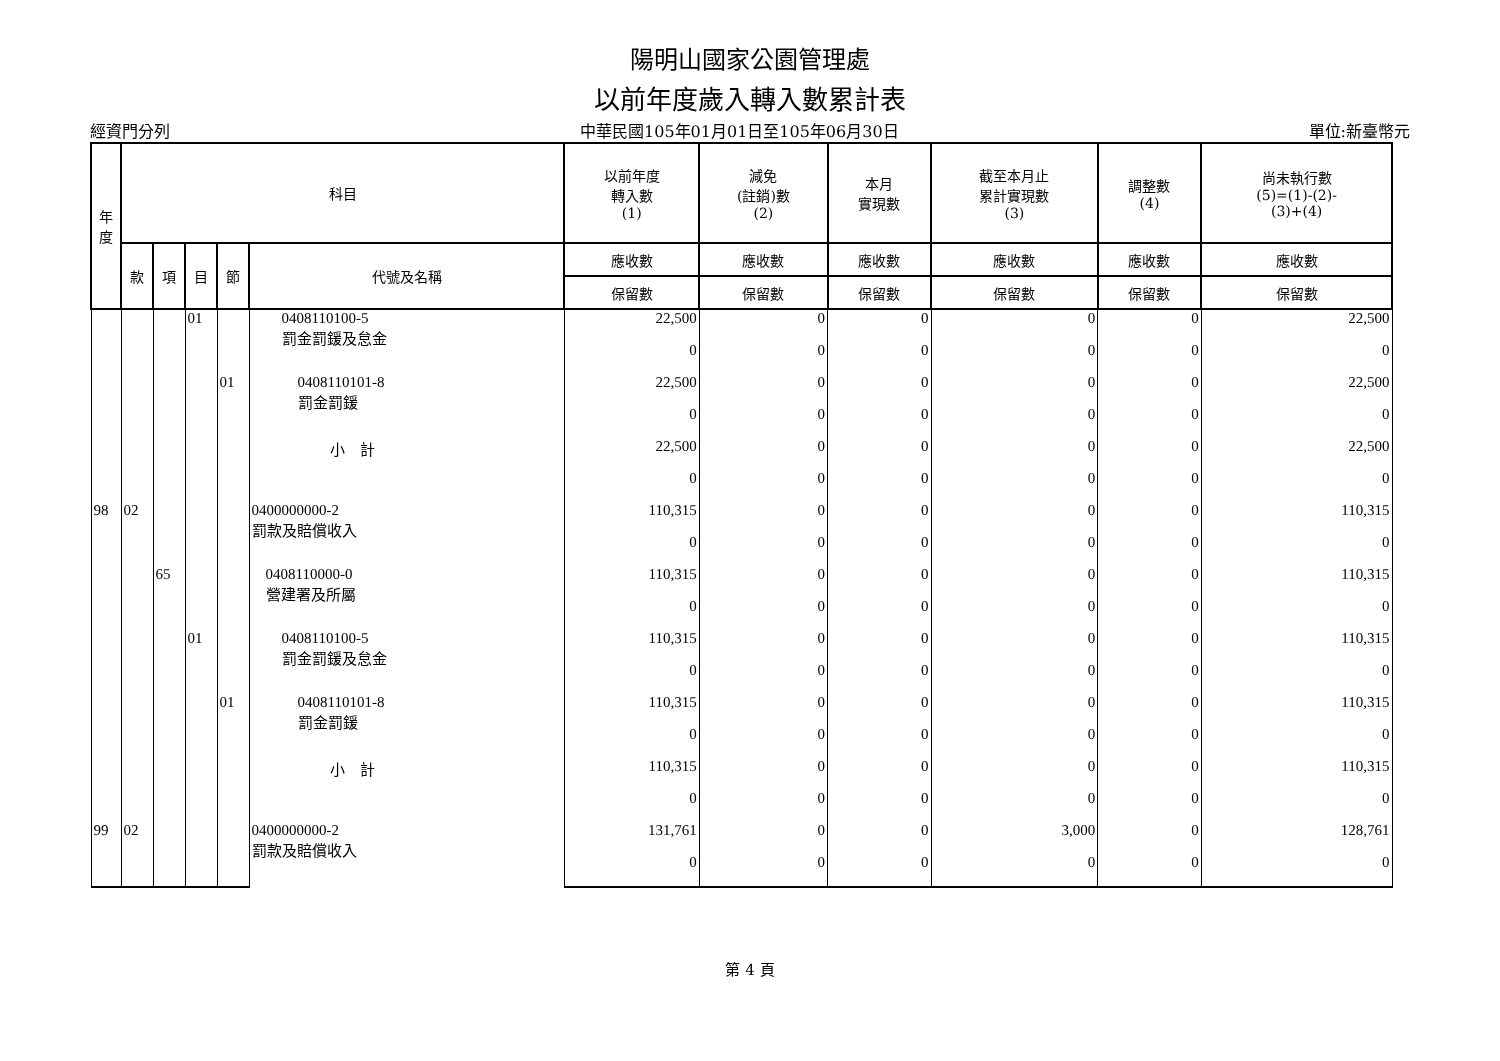陽明山國家公園管理處
以前年度歲入轉入數累計表
經資門分列 中華民國105年01月01日至105年06月30日 單位:新臺幣元
| 年 度 | 科目 | | | | | 以前年度 轉入數 (1) | 減免 (註銷)數 (2) | 本月 實現數 | 截至本月止 累計實現數 (3) | 調整數 (4) | 尚未執行數 (5)=(1)-(2)- (3)+(4) |
| --- | --- | --- | --- | --- | --- | --- | --- | --- | --- | --- | --- |
| | 款 | 項 | 目 | 節 | 代號及名稱 | 應收數 | 應收數 | 應收數 | 應收數 | 應收數 | 應收數 |
| | | | | | | 保留數 | 保留數 | 保留數 | 保留數 | 保留數 | 保留數 |
| | | | 01 | | 0408110100-5 罰金罰鍰及怠金 | 22,500 | 0 | 0 | 0 | 0 | 22,500 |
| | | | | | | 0 | 0 | 0 | 0 | 0 | 0 |
| | | | | 01 | 0408110101-8 罰金罰鍰 | 22,500 | 0 | 0 | 0 | 0 | 22,500 |
| | | | | | | 0 | 0 | 0 | 0 | 0 | 0 |
| | | | | | 小 計 | 22,500 | 0 | 0 | 0 | 0 | 22,500 |
| | | | | | | 0 | 0 | 0 | 0 | 0 | 0 |
| 98 | 02 | | | | 0400000000-2 罰款及賠償收入 | 110,315 | 0 | 0 | 0 | 0 | 110,315 |
| | | | | | | 0 | 0 | 0 | 0 | 0 | 0 |
| | | 65 | | | 0408110000-0 營建署及所屬 | 110,315 | 0 | 0 | 0 | 0 | 110,315 |
| | | | | | | 0 | 0 | 0 | 0 | 0 | 0 |
| | | | 01 | | 0408110100-5 罰金罰鍰及怠金 | 110,315 | 0 | 0 | 0 | 0 | 110,315 |
| | | | | | | 0 | 0 | 0 | 0 | 0 | 0 |
| | | | | 01 | 0408110101-8 罰金罰鍰 | 110,315 | 0 | 0 | 0 | 0 | 110,315 |
| | | | | | | 0 | 0 | 0 | 0 | 0 | 0 |
| | | | | | 小 計 | 110,315 | 0 | 0 | 0 | 0 | 110,315 |
| | | | | | | 0 | 0 | 0 | 0 | 0 | 0 |
| 99 | 02 | | | | 0400000000-2 罰款及賠償收入 | 131,761 | 0 | 0 | 3,000 | 0 | 128,761 |
| | | | | | | 0 | 0 | 0 | 0 | 0 | 0 |
第 4 頁